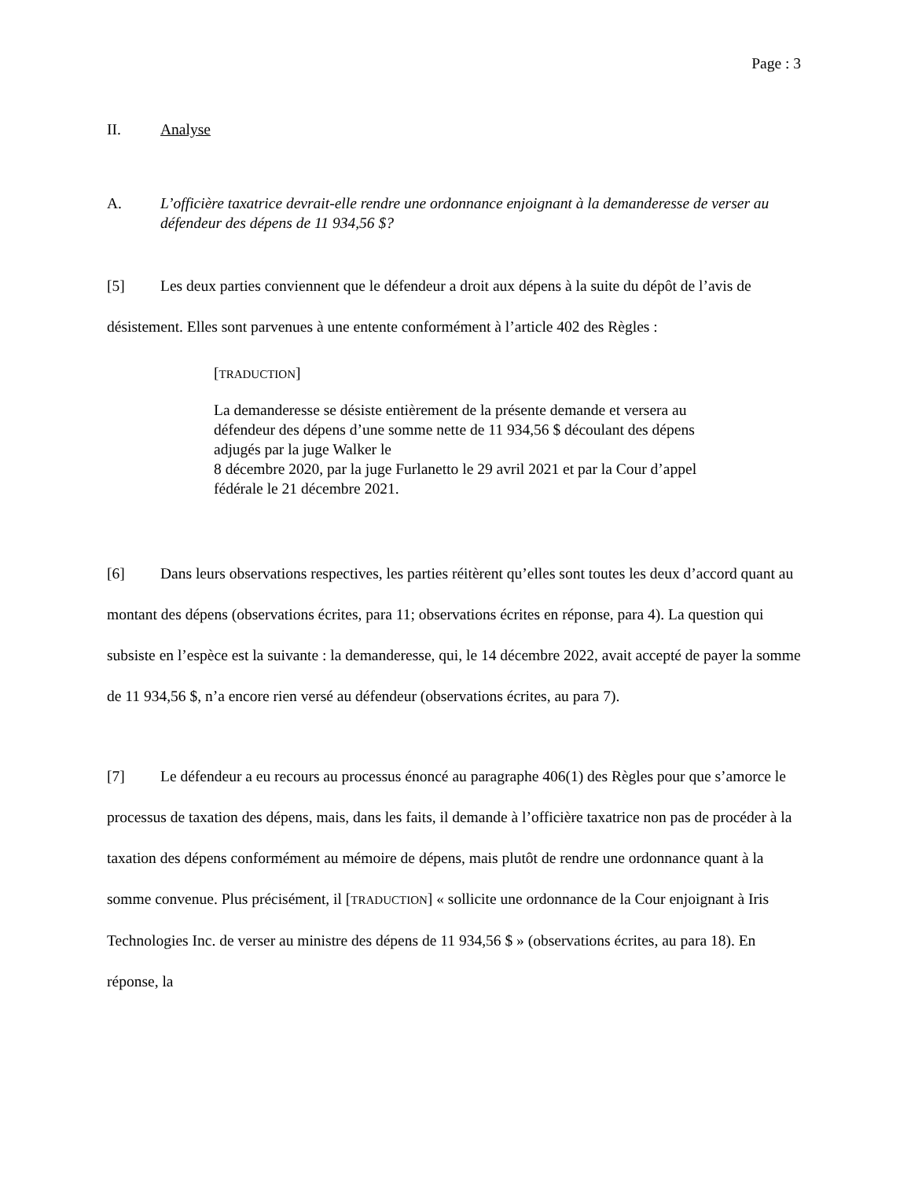Page : 3
II. Analyse
A. L’officière taxatrice devrait-elle rendre une ordonnance enjoignant à la demanderesse de verser au défendeur des dépens de 11 934,56 $?
[5] Les deux parties conviennent que le défendeur a droit aux dépens à la suite du dépôt de l’avis de désistement. Elles sont parvenues à une entente conformément à l’article 402 des Règles :
[TRADUCTION]
La demanderesse se désiste entièrement de la présente demande et versera au défendeur des dépens d’une somme nette de 11 934,56 $ découlant des dépens adjugés par la juge Walker le
8 décembre 2020, par la juge Furlanetto le 29 avril 2021 et par la Cour d’appel fédérale le 21 décembre 2021.
[6] Dans leurs observations respectives, les parties réitèrent qu’elles sont toutes les deux d’accord quant au montant des dépens (observations écrites, para 11; observations écrites en réponse, para 4). La question qui subsiste en l’espèce est la suivante : la demanderesse, qui, le 14 décembre 2022, avait accepté de payer la somme de 11 934,56 $, n’a encore rien versé au défendeur (observations écrites, au para 7).
[7] Le défendeur a eu recours au processus énoncé au paragraphe 406(1) des Règles pour que s’amorce le processus de taxation des dépens, mais, dans les faits, il demande à l’officière taxatrice non pas de procéder à la taxation des dépens conformément au mémoire de dépens, mais plutôt de rendre une ordonnance quant à la somme convenue. Plus précisément, il [TRADUCTION] « sollicite une ordonnance de la Cour enjoignant à Iris Technologies Inc. de verser au ministre des dépens de 11 934,56 $ » (observations écrites, au para 18). En réponse, la